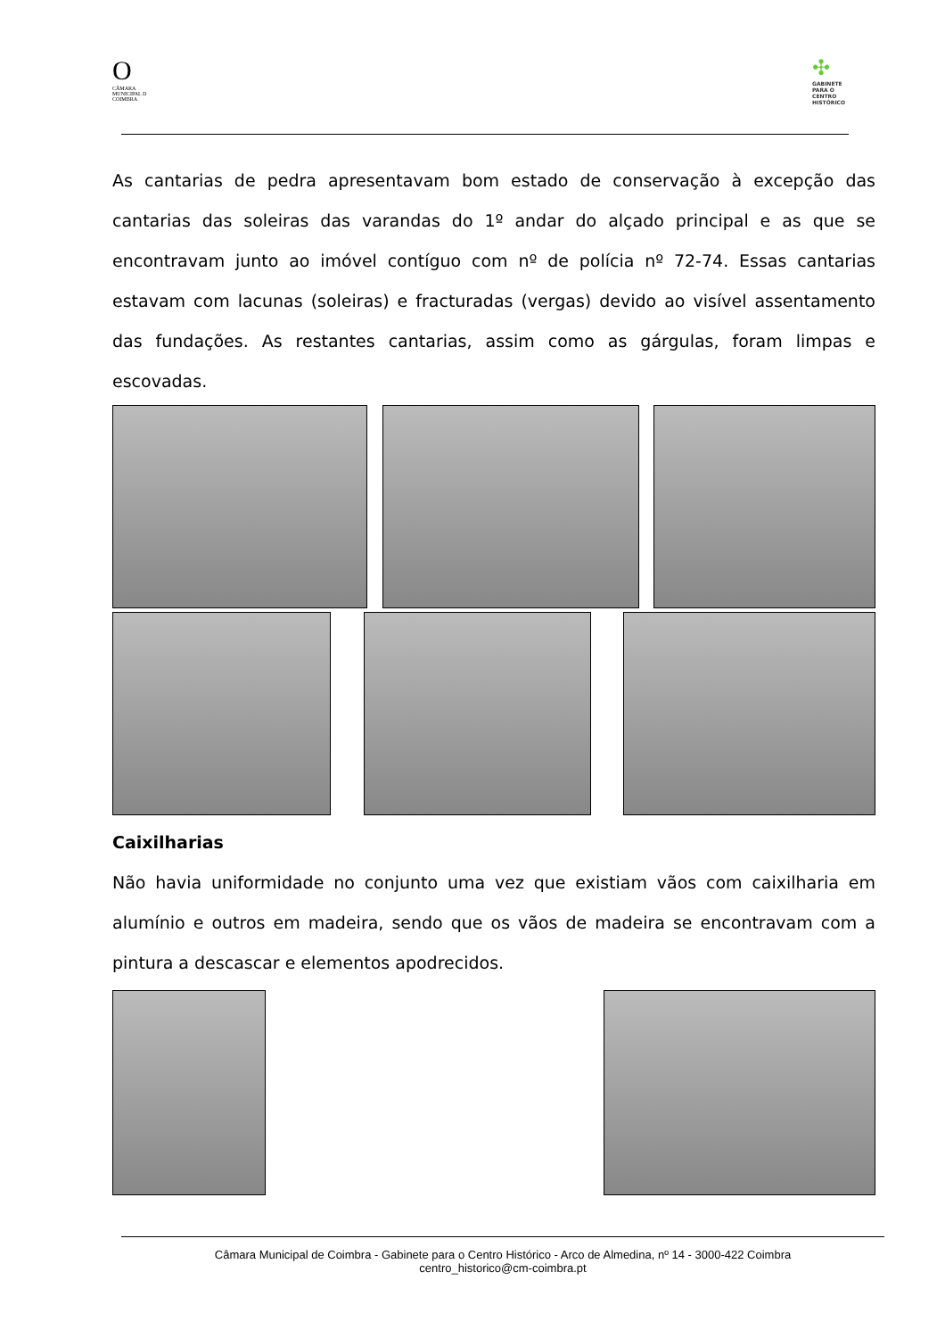O
CÂMARA MUNICIPAL D COIMBRA
✣
GABINETE PARA O CENTRO HISTÓRICO
As cantarias de pedra apresentavam bom estado de conservação à excepção das cantarias das soleiras das varandas do 1º andar do alçado principal e as que se encontravam junto ao imóvel contíguo com nº de polícia nº 72-74. Essas cantarias estavam com lacunas (soleiras) e fracturadas (vergas) devido ao visível assentamento das fundações. As restantes cantarias, assim como as gárgulas, foram limpas e escovadas.
Caixilharias
Não havia uniformidade no conjunto uma vez que existiam vãos com caixilharia em alumínio e outros em madeira, sendo que os vãos de madeira se encontravam com a pintura a descascar e elementos apodrecidos.
Câmara Municipal de Coimbra - Gabinete para o Centro Histórico - Arco de Almedina, nº 14 - 3000-422 Coimbra
centro_historico@cm-coimbra.pt